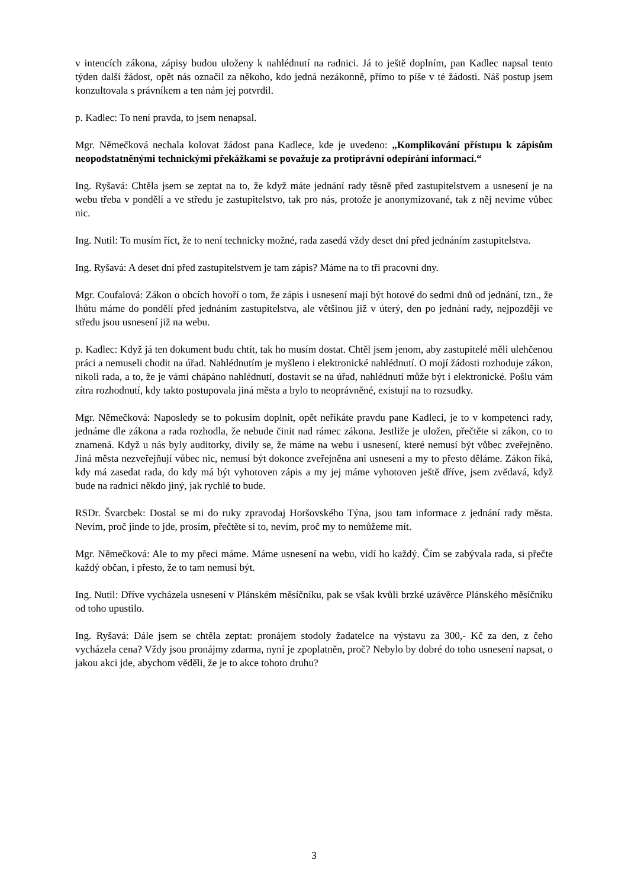v intencích zákona, zápisy budou uloženy k nahlédnutí na radnici. Já to ještě doplním, pan Kadlec napsal tento týden další žádost, opět nás označil za někoho, kdo jedná nezákonně, přímo to píše v té žádosti. Náš postup jsem konzultovala s právníkem a ten nám jej potvrdil.
p. Kadlec: To není pravda, to jsem nenapsal.
Mgr. Němečková nechala kolovat žádost pana Kadlece, kde je uvedeno: „Komplikování přístupu k zápisům neopodstatněnými technickými překážkami se považuje za protiprávní odepírání informací.“
Ing. Ryšavá: Chtěla jsem se zeptat na to, že když máte jednání rady těsně před zastupitelstvem a usnesení je na webu třeba v pondělí a ve středu je zastupitelstvo, tak pro nás, protože je anonymizované, tak z něj nevíme vůbec nic.
Ing. Nutil: To musím říct, že to není technicky možné, rada zasedá vždy deset dní před jednáním zastupitelstva.
Ing. Ryšavá: A deset dní před zastupitelstvem je tam zápis? Máme na to tři pracovní dny.
Mgr. Coufalová: Zákon o obcích hovoří o tom, že zápis i usnesení mají být hotové do sedmi dnů od jednání, tzn., že lhůtu máme do pondělí před jednáním zastupitelstva, ale většinou již v úterý, den po jednání rady, nejpozději ve středu jsou usnesení již na webu.
p. Kadlec: Když já ten dokument budu chtít, tak ho musím dostat. Chtěl jsem jenom, aby zastupitelé měli ulehčenou práci a nemuseli chodit na úřad. Nahlédnutím je myšleno i elektronické nahlédnutí. O mojí žádosti rozhoduje zákon, nikoli rada, a to, že je vámi chápáno nahlédnutí, dostavit se na úřad, nahlédnutí může být i elektronické. Pošlu vám zítra rozhodnutí, kdy takto postupovala jiná města a bylo to neoprávněné, existují na to rozsudky.
Mgr. Němečková: Naposledy se to pokusím doplnit, opět neříkáte pravdu pane Kadleci, je to v kompetenci rady, jednáme dle zákona a rada rozhodla, že nebude činit nad rámec zákona. Jestliže je uložen, přečtěte si zákon, co to znamená. Když u nás byly auditorky, divily se, že máme na webu i usnesení, které nemusí být vůbec zveřejněno. Jiná města nezveřejňují vůbec nic, nemusí být dokonce zveřejněna ani usnesení a my to přesto děláme. Zákon říká, kdy má zasedat rada, do kdy má být vyhotoven zápis a my jej máme vyhotoven ještě dříve, jsem zvědavá, když bude na radnici někdo jiný, jak rychlé to bude.
RSDr. Švarcbek: Dostal se mi do ruky zpravodaj Horšovského Týna, jsou tam informace z jednání rady města. Nevím, proč jinde to jde, prosím, přečtěte si to, nevím, proč my to nemůžeme mít.
Mgr. Němečková: Ale to my přeci máme. Máme usnesení na webu, vidí ho každý. Čím se zabývala rada, si přečte každý občan, i přesto, že to tam nemusí být.
Ing. Nutil: Dříve vycházela usnesení v Plánském měsíčníku, pak se však kvůli brzké uzávěrce Plánského měsíčníku od toho upustilo.
Ing. Ryšavá: Dále jsem se chtěla zeptat: pronájem stodoly žadatelce na výstavu za 300,- Kč za den, z čeho vycházela cena? Vždy jsou pronájmy zdarma, nyní je zpoplatněn, proč? Nebylo by dobré do toho usnesení napsat, o jakou akci jde, abychom věděli, že je to akce tohoto druhu?
3